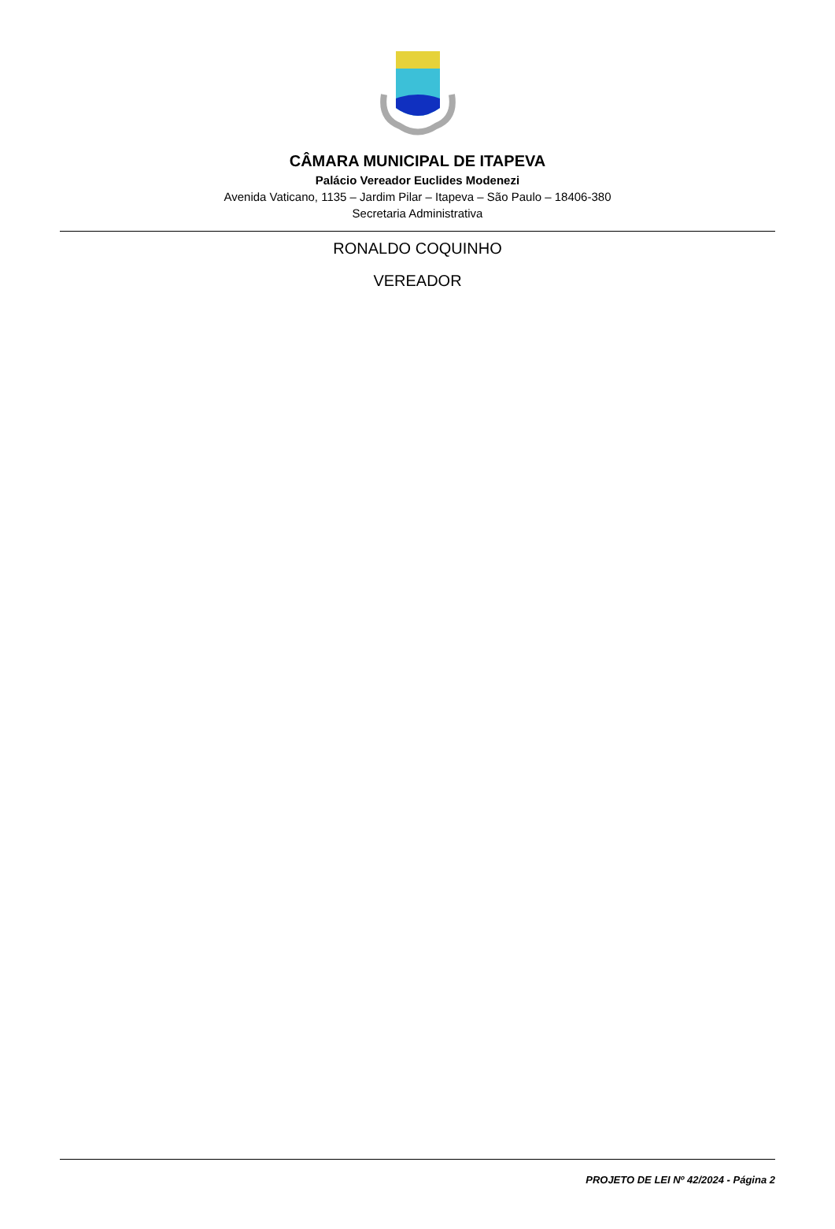CÂMARA MUNICIPAL DE ITAPEVA
Palácio Vereador Euclides Modenezi
Avenida Vaticano, 1135 – Jardim Pilar – Itapeva – São Paulo – 18406-380
Secretaria Administrativa
RONALDO COQUINHO
VEREADOR
PROJETO DE LEI Nº 42/2024 - Página 2